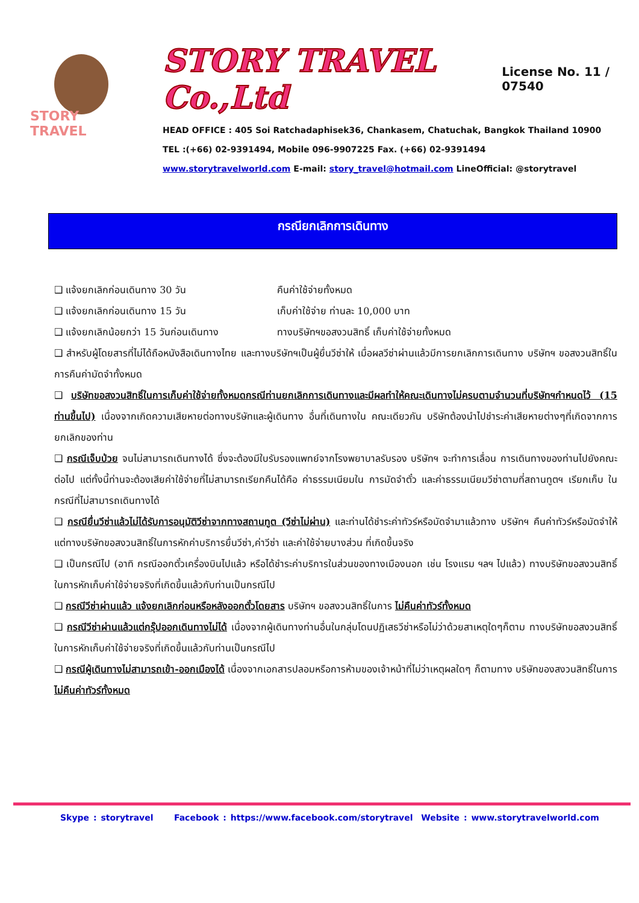STORY TRAVEL
STORY TRAVEL Co.,Ltd
License No. 11 / 07540
HEAD OFFICE : 405 Soi Ratchadaphisek36, Chankasem, Chatuchak, Bangkok Thailand 10900
TEL :(+66) 02-9391494, Mobile 096-9907225 Fax. (+66) 02-9391494
www.storytravelworld.com E-mail: story_travel@hotmail.com LineOfficial: @storytravel
กรณียกเลิกการเดินทาง
❑ แจ้งยกเลิกก่อนเดินทาง 30 วัน คืนค่าใช้จ่ายทั้งหมด
❑ แจ้งยกเลิกก่อนเดินทาง 15 วัน เก็บค่าใช้จ่าย ท่านละ 10,000 บาท
❑ แจ้งยกเลิกน้อยกว่า 15 วันก่อนเดินทาง ทางบริษัทฯขอสงวนสิทธิ์ เก็บค่าใช้จ่ายทั้งหมด
❑ สำหรับผู้โดยสารที่ไม่ได้ถือหนังสือเดินทางไทย และทางบริษัทฯเป็นผู้ยื่นวีซ่าให้ เมื่อผลวีซ่าผ่านแล้วมีการยกเลิกการเดินทาง บริษัทฯ ขอสงวนสิทธิ์ในการคืนค่ามัดจำทั้งหมด
❑ บริษัทขอสงวนสิทธิ์ในการเก็บค่าใช้จ่ายทั้งหมดกรณีท่านยกเลิกการเดินทางและมีผลทำให้คณะเดินทางไม่ครบตามจำนวนที่บริษัทฯกำหนดไว้ (15 ท่านขึ้นไป) เนื่องจากเกิดความเสียหายต่อทางบริษัทและผู้เดินทาง อื่นที่เดินทางใน คณะเดียวกัน บริษัทต้องนำไปชำระค่าเสียหายต่างๆที่เกิดจากการยกเลิกของท่าน
❑ กรณีเจ็บป่วย จนไม่สามารถเดินทางได้ ซึ่งจะต้องมีใบรับรองแพทย์จากโรงพยาบาลรับรอง บริษัทฯ จะทำการเลื่อน การเดินทางของท่านไปยังคณะต่อไป แต่ทั้งนี้ท่านจะต้องเสียค่าใช้จ่ายที่ไม่สามารถเรียกคืนได้คือ ค่าธรรมเนียมใน การมัดจำตั๋ว และค่าธรรมเนียมวีซ่าตามที่สถานทูตฯ เรียกเก็บ ในกรณีที่ไม่สามารถเดินทางได้
❑ กรณียื่นวีซ่าแล้วไม่ได้รับการอนุมัติวีซ่าจากทางสถานทูต (วีซ่าไม่ผ่าน) และท่านได้ชำระค่าทัวร์หรือมัดจำมาแล้วทาง บริษัทฯ คืนค่าทัวร์หรือมัดจำให้ แต่ทางบริษัทขอสงวนสิทธิ์ในการหักค่าบริการยื่นวีซ่า,ค่าวีซ่า และค่าใช้จ่ายบางส่วน ที่เกิดขึ้นจริง
❑ เป็นกรณีไป (อาทิ กรณีออกตั๋วเครื่องบินไปแล้ว หรือได้ชำระค่าบริการในส่วนของทางเมืองนอก เช่น โรงแรม ฯลฯ ไปแล้ว) ทางบริษัทขอสงวนสิทธิ์ในการหักเก็บค่าใช้จ่ายจริงที่เกิดขึ้นแล้วกับท่านเป็นกรณีไป
❑ กรณีวีซ่าผ่านแล้ว แจ้งยกเลิกก่อนหรือหลังออกตั๋วโดยสาร บริษัทฯ ขอสงวนสิทธิ์ในการ ไม่คืนค่าทัวร์ทั้งหมด
❑ กรณีวีซ่าผ่านแล้วแต่กรุ๊ปออกเดินทางไม่ได้ เนื่องจากผู้เดินทางท่านอื่นในกลุ่มโดนปฏิเสธวีซ่าหรือไม่ว่าด้วยสาเหตุใดๆก็ตาม ทางบริษัทขอสงวนสิทธิ์ในการหักเก็บค่าใช้จ่ายจริงที่เกิดขึ้นแล้วกับท่านเป็นกรณีไป
❑ กรณีผู้เดินทางไม่สามารถเข้า-ออกเมืองได้ เนื่องจากเอกสารปลอมหรือการห้ามของเจ้าหน้าที่ไม่ว่าเหตุผลใดๆ ก็ตามทาง บริษัทของสงวนสิทธิ์ในการ ไม่คืนค่าทัวร์ทั้งหมด
Skype : storytravel Facebook : https://www.facebook.com/storytravel Website : www.storytravelworld.com